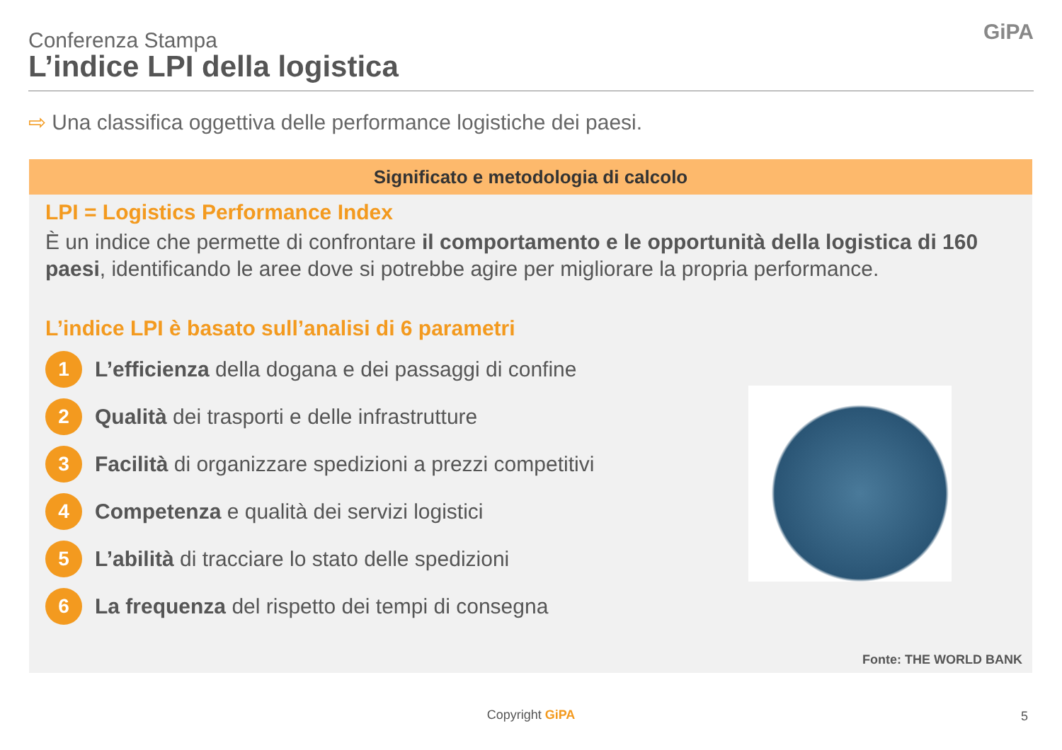Conferenza Stampa
L’indice LPI della logistica
GiPA
⇨ Una classifica oggettiva delle performance logistiche dei paesi.
Significato e metodologia di calcolo
LPI = Logistics Performance Index
È un indice che permette di confrontare il comportamento e le opportunità della logistica di 160 paesi, identificando le aree dove si potrebbe agire per migliorare la propria performance.
L’indice LPI è basato sull’analisi di 6 parametri
1
L’efficienza della dogana e dei passaggi di confine
2
Qualità dei trasporti e delle infrastrutture
3
Facilità di organizzare spedizioni a prezzi competitivi
4
Competenza e qualità dei servizi logistici
5
L’abilità di tracciare lo stato delle spedizioni
6
La frequenza del rispetto dei tempi di consegna
Fonte: THE WORLD BANK
Copyright GiPA 5